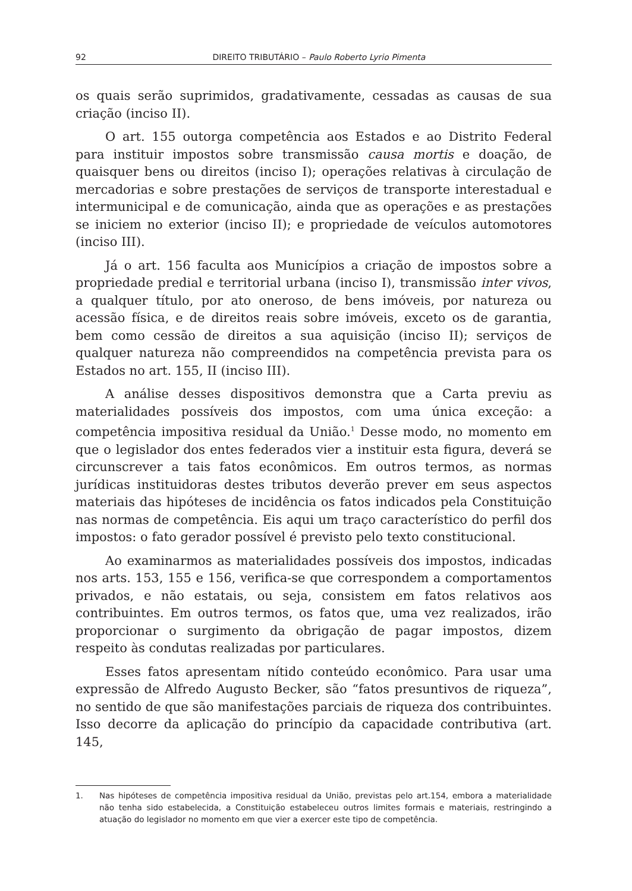92 DIREITO TRIBUTÁRIO – Paulo Roberto Lyrio Pimenta
os quais serão suprimidos, gradativamente, cessadas as causas de sua criação (inciso II).
O art. 155 outorga competência aos Estados e ao Distrito Federal para instituir impostos sobre transmissão causa mortis e doação, de quaisquer bens ou direitos (inciso I); operações relativas à circulação de mercadorias e sobre prestações de serviços de transporte interestadual e intermunicipal e de comunicação, ainda que as operações e as prestações se iniciem no exterior (inciso II); e propriedade de veículos automotores (inciso III).
Já o art. 156 faculta aos Municípios a criação de impostos sobre a propriedade predial e territorial urbana (inciso I), transmissão inter vivos, a qualquer título, por ato oneroso, de bens imóveis, por natureza ou acessão física, e de direitos reais sobre imóveis, exceto os de garantia, bem como cessão de direitos a sua aquisição (inciso II); serviços de qualquer natureza não compreendidos na competência prevista para os Estados no art. 155, II (inciso III).
A análise desses dispositivos demonstra que a Carta previu as materialidades possíveis dos impostos, com uma única exceção: a competência impositiva residual da União.<sup>1</sup> Desse modo, no momento em que o legislador dos entes federados vier a instituir esta figura, deverá se circunscrever a tais fatos econômicos. Em outros termos, as normas jurídicas instituidoras destes tributos deverão prever em seus aspectos materiais das hipóteses de incidência os fatos indicados pela Constituição nas normas de competência. Eis aqui um traço característico do perfil dos impostos: o fato gerador possível é previsto pelo texto constitucional.
Ao examinarmos as materialidades possíveis dos impostos, indicadas nos arts. 153, 155 e 156, verifica-se que correspondem a comportamentos privados, e não estatais, ou seja, consistem em fatos relativos aos contribuintes. Em outros termos, os fatos que, uma vez realizados, irão proporcionar o surgimento da obrigação de pagar impostos, dizem respeito às condutas realizadas por particulares.
Esses fatos apresentam nítido conteúdo econômico. Para usar uma expressão de Alfredo Augusto Becker, são “fatos presuntivos de riqueza”, no sentido de que são manifestações parciais de riqueza dos contribuintes. Isso decorre da aplicação do princípio da capacidade contributiva (art. 145,
1. Nas hipóteses de competência impositiva residual da União, previstas pelo art.154, embora a materialidade não tenha sido estabelecida, a Constituição estabeleceu outros limites formais e materiais, restringindo a atuação do legislador no momento em que vier a exercer este tipo de competência.